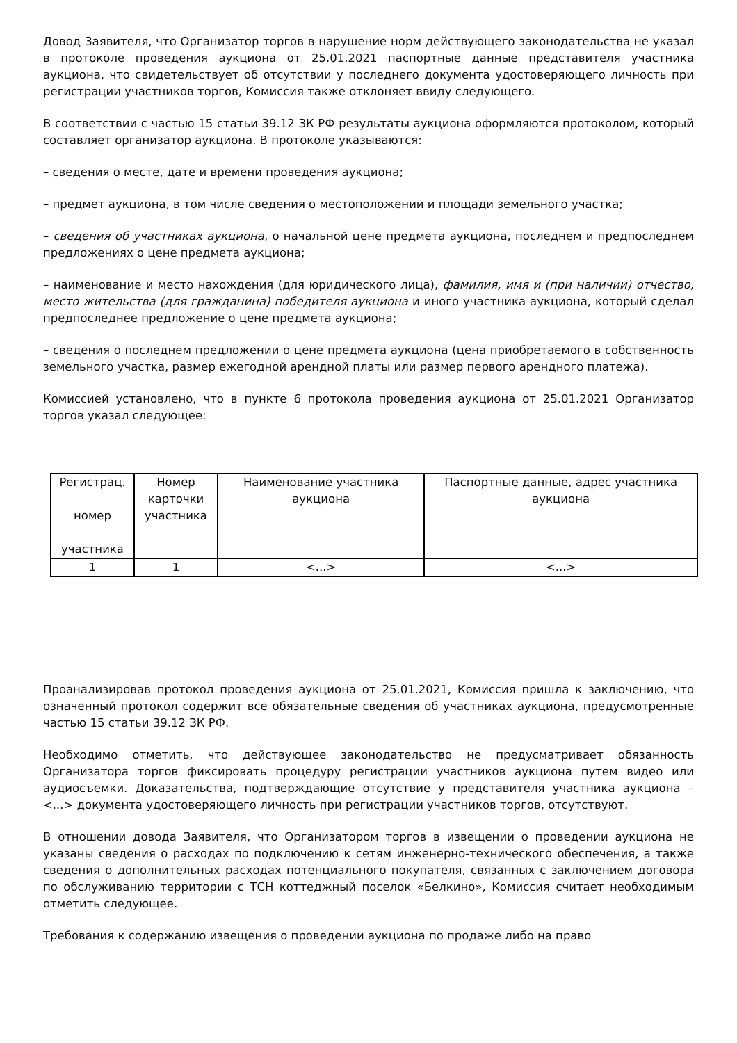Довод Заявителя, что Организатор торгов в нарушение норм действующего законодательства не указал в протоколе проведения аукциона от 25.01.2021 паспортные данные представителя участника аукциона, что свидетельствует об отсутствии у последнего документа удостоверяющего личность при регистрации участников торгов, Комиссия также отклоняет ввиду следующего.
В соответствии с частью 15 статьи 39.12 ЗК РФ результаты аукциона оформляются протоколом, который составляет организатор аукциона. В протоколе указываются:
– сведения о месте, дате и времени проведения аукциона;
– предмет аукциона, в том числе сведения о местоположении и площади земельного участка;
– сведения об участниках аукциона, о начальной цене предмета аукциона, последнем и предпоследнем предложениях о цене предмета аукциона;
– наименование и место нахождения (для юридического лица), фамилия, имя и (при наличии) отчество, место жительства (для гражданина) победителя аукциона и иного участника аукциона, который сделал предпоследнее предложение о цене предмета аукциона;
– сведения о последнем предложении о цене предмета аукциона (цена приобретаемого в собственность земельного участка, размер ежегодной арендной платы или размер первого арендного платежа).
Комиссией установлено, что в пункте 6 протокола проведения аукциона от 25.01.2021 Организатор торгов указал следующее:
| Регистрац. номер участника | Номер карточки участника | Наименование участника аукциона | Паспортные данные, адрес участника аукциона |
| 1 | 1 | <...> | <...> |
Проанализировав протокол проведения аукциона от 25.01.2021, Комиссия пришла к заключению, что означенный протокол содержит все обязательные сведения об участниках аукциона, предусмотренные частью 15 статьи 39.12 ЗК РФ.
Необходимо отметить, что действующее законодательство не предусматривает обязанность Организатора торгов фиксировать процедуру регистрации участников аукциона путем видео или аудиосъемки. Доказательства, подтверждающие отсутствие у представителя участника аукциона – <...> документа удостоверяющего личность при регистрации участников торгов, отсутствуют.
В отношении довода Заявителя, что Организатором торгов в извещении о проведении аукциона не указаны сведения о расходах по подключению к сетям инженерно-технического обеспечения, а также сведения о дополнительных расходах потенциального покупателя, связанных с заключением договора по обслуживанию территории с ТСН коттеджный поселок «Белкино», Комиссия считает необходимым отметить следующее.
Требования к содержанию извещения о проведении аукциона по продаже либо на право